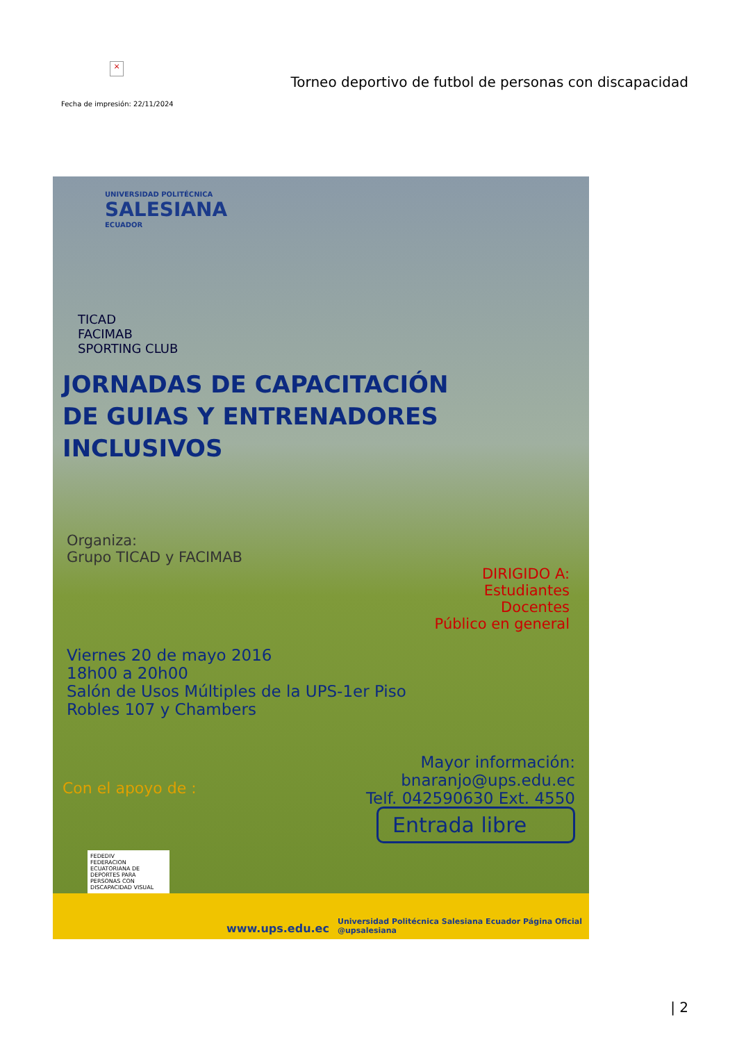×
Torneo deportivo de futbol de personas con discapacidad
Fecha de impresión: 22/11/2024
UNIVERSIDAD POLITÉCNICA
SALESIANA
ECUADOR
TICAD
FACIMAB
SPORTING CLUB
JORNADAS DE CAPACITACIÓN
DE GUIAS Y ENTRENADORES INCLUSIVOS
Organiza:
Grupo TICAD y FACIMAB
DIRIGIDO A:
Estudiantes
Docentes
Público en general
Viernes 20 de mayo 2016
18h00 a 20h00
Salón de Usos Múltiples de la UPS-1er Piso
Robles 107 y Chambers
Mayor información:
bnaranjo@ups.edu.ec
Telf. 042590630 Ext. 4550
Con el apoyo de :
Entrada libre
FEDEDIV
FEDERACION ECUATORIANA DE DEPORTES PARA PERSONAS CON DISCAPACIDAD VISUAL
www.ups.edu.ec Universidad Politécnica Salesiana Ecuador Página Oficial
@upsalesiana
| 2